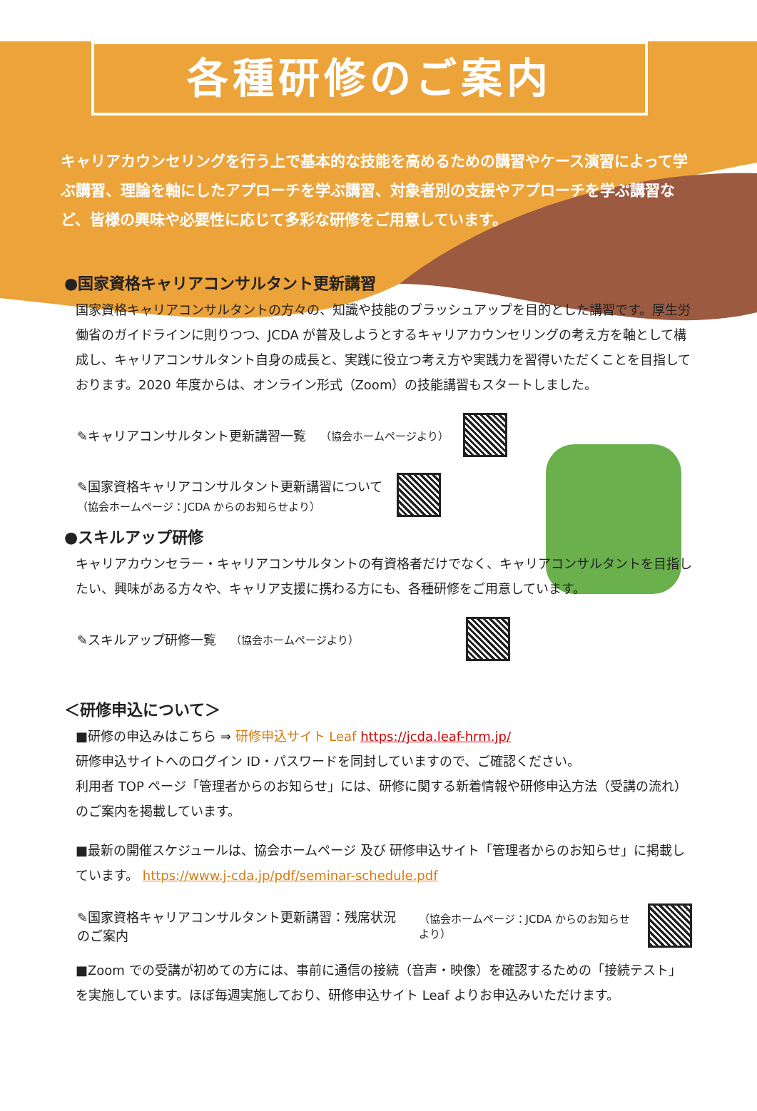各種研修のご案内
キャリアカウンセリングを行う上で基本的な技能を高めるための講習やケース演習によって学ぶ講習、理論を軸にしたアプローチを学ぶ講習、対象者別の支援やアプローチを学ぶ講習など、皆様の興味や必要性に応じて多彩な研修をご用意しています。
●国家資格キャリアコンサルタント更新講習
国家資格キャリアコンサルタントの方々の、知識や技能のブラッシュアップを目的とした講習です。厚生労働省のガイドラインに則りつつ、JCDA が普及しようとするキャリアカウンセリングの考え方を軸として構成し、キャリアコンサルタント自身の成長と、実践に役立つ考え方や実践力を習得いただくことを目指しております。2020 年度からは、オンライン形式（Zoom）の技能講習もスタートしました。
✎キャリアコンサルタント更新講習一覧 （協会ホームページより）
✎国家資格キャリアコンサルタント更新講習について
（協会ホームページ：JCDA からのお知らせより）
●スキルアップ研修
キャリアカウンセラー・キャリアコンサルタントの有資格者だけでなく、キャリアコンサルタントを目指したい、興味がある方々や、キャリア支援に携わる方にも、各種研修をご用意しています。
✎スキルアップ研修一覧 （協会ホームページより）
＜研修申込について＞
■研修の申込みはこちら ⇒ 研修申込サイト Leaf https://jcda.leaf-hrm.jp/
研修申込サイトへのログイン ID・パスワードを同封していますので、ご確認ください。
利用者 TOP ページ「管理者からのお知らせ」には、研修に関する新着情報や研修申込方法（受講の流れ）のご案内を掲載しています。
■最新の開催スケジュールは、協会ホームページ 及び 研修申込サイト「管理者からのお知らせ」に掲載しています。 https://www.j-cda.jp/pdf/seminar-schedule.pdf
✎国家資格キャリアコンサルタント更新講習：残席状況のご案内
（協会ホームページ：JCDA からのお知らせより）
■Zoom での受講が初めての方には、事前に通信の接続（音声・映像）を確認するための「接続テスト」を実施しています。ほぼ毎週実施しており、研修申込サイト Leaf よりお申込みいただけます。